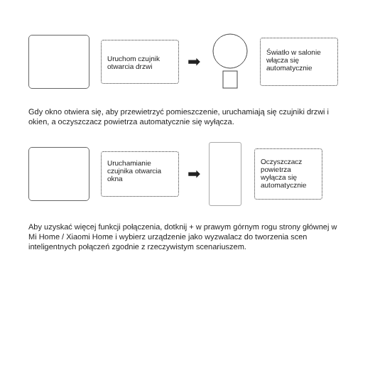Uruchom czujnik otwarcia drzwi
➡
Światło w salonie włącza się automatycznie
Gdy okno otwiera się, aby przewietrzyć pomieszczenie, uruchamiają się czujniki drzwi i okien, a oczyszczacz powietrza automatycznie się wyłącza.
Uruchamianie czujnika otwarcia okna
➡
Oczyszczacz powietrza wyłącza się automatycznie
Aby uzyskać więcej funkcji połączenia, dotknij + w prawym górnym rogu strony głównej w Mi Home / Xiaomi Home i wybierz urządzenie jako wyzwalacz do tworzenia scen inteligentnych połączeń zgodnie z rzeczywistym scenariuszem.